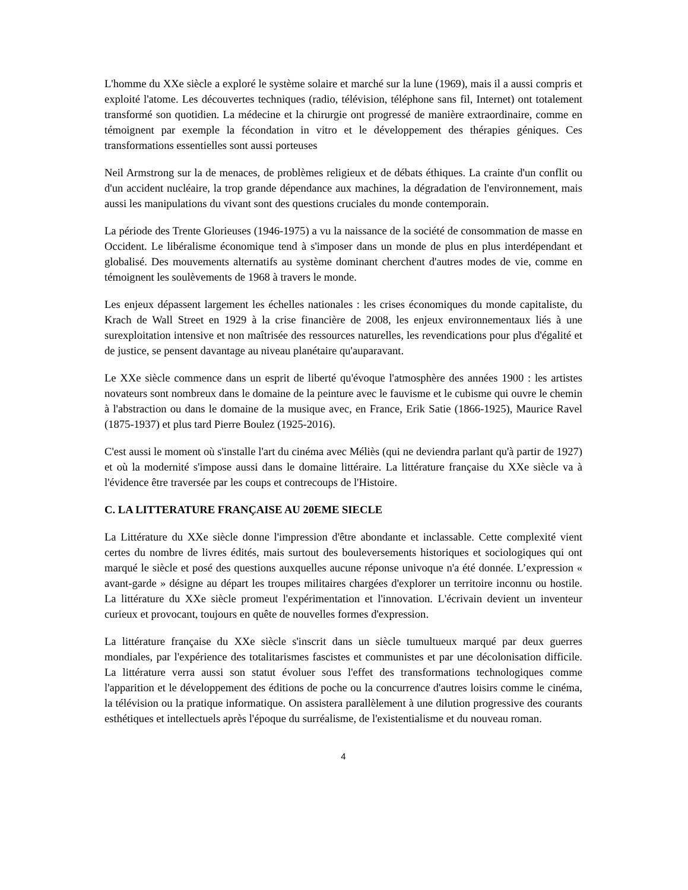L'homme du XXe siècle a exploré le système solaire et marché sur la lune (1969), mais il a aussi compris et exploité l'atome. Les découvertes techniques (radio, télévision, téléphone sans fil, Internet) ont totalement transformé son quotidien. La médecine et la chirurgie ont progressé de manière extraordinaire, comme en témoignent par exemple la fécondation in vitro et le développement des thérapies géniques. Ces transformations essentielles sont aussi porteuses
Neil Armstrong sur la de menaces, de problèmes religieux et de débats éthiques. La crainte d'un conflit ou d'un accident nucléaire, la trop grande dépendance aux machines, la dégradation de l'environnement, mais aussi les manipulations du vivant sont des questions cruciales du monde contemporain.
La période des Trente Glorieuses (1946-1975) a vu la naissance de la société de consommation de masse en Occident. Le libéralisme économique tend à s'imposer dans un monde de plus en plus interdépendant et globalisé. Des mouvements alternatifs au système dominant cherchent d'autres modes de vie, comme en témoignent les soulèvements de 1968 à travers le monde.
Les enjeux dépassent largement les échelles nationales : les crises économiques du monde capitaliste, du Krach de Wall Street en 1929 à la crise financière de 2008, les enjeux environnementaux liés à une surexploitation intensive et non maîtrisée des ressources naturelles, les revendications pour plus d'égalité et de justice, se pensent davantage au niveau planétaire qu'auparavant.
Le XXe siècle commence dans un esprit de liberté qu'évoque l'atmosphère des années 1900 : les artistes novateurs sont nombreux dans le domaine de la peinture avec le fauvisme et le cubisme qui ouvre le chemin à l'abstraction ou dans le domaine de la musique avec, en France, Erik Satie (1866-1925), Maurice Ravel (1875-1937) et plus tard Pierre Boulez (1925-2016).
C'est aussi le moment où s'installe l'art du cinéma avec Méliès (qui ne deviendra parlant qu'à partir de 1927) et où la modernité s'impose aussi dans le domaine littéraire. La littérature française du XXe siècle va à l'évidence être traversée par les coups et contrecoups de l'Histoire.
C. LA LITTERATURE FRANÇAISE AU 20EME SIECLE
La Littérature du XXe siècle donne l'impression d'être abondante et inclassable. Cette complexité vient certes du nombre de livres édités, mais surtout des bouleversements historiques et sociologiques qui ont marqué le siècle et posé des questions auxquelles aucune réponse univoque n'a été donnée. L’expression « avant-garde » désigne au départ les troupes militaires chargées d'explorer un territoire inconnu ou hostile. La littérature du XXe siècle promeut l'expérimentation et l'innovation. L'écrivain devient un inventeur curieux et provocant, toujours en quête de nouvelles formes d'expression.
La littérature française du XXe siècle s'inscrit dans un siècle tumultueux marqué par deux guerres mondiales, par l'expérience des totalitarismes fascistes et communistes et par une décolonisation difficile. La littérature verra aussi son statut évoluer sous l'effet des transformations technologiques comme l'apparition et le développement des éditions de poche ou la concurrence d'autres loisirs comme le cinéma, la télévision ou la pratique informatique. On assistera parallèlement à une dilution progressive des courants esthétiques et intellectuels après l'époque du surréalisme, de l'existentialisme et du nouveau roman.
4